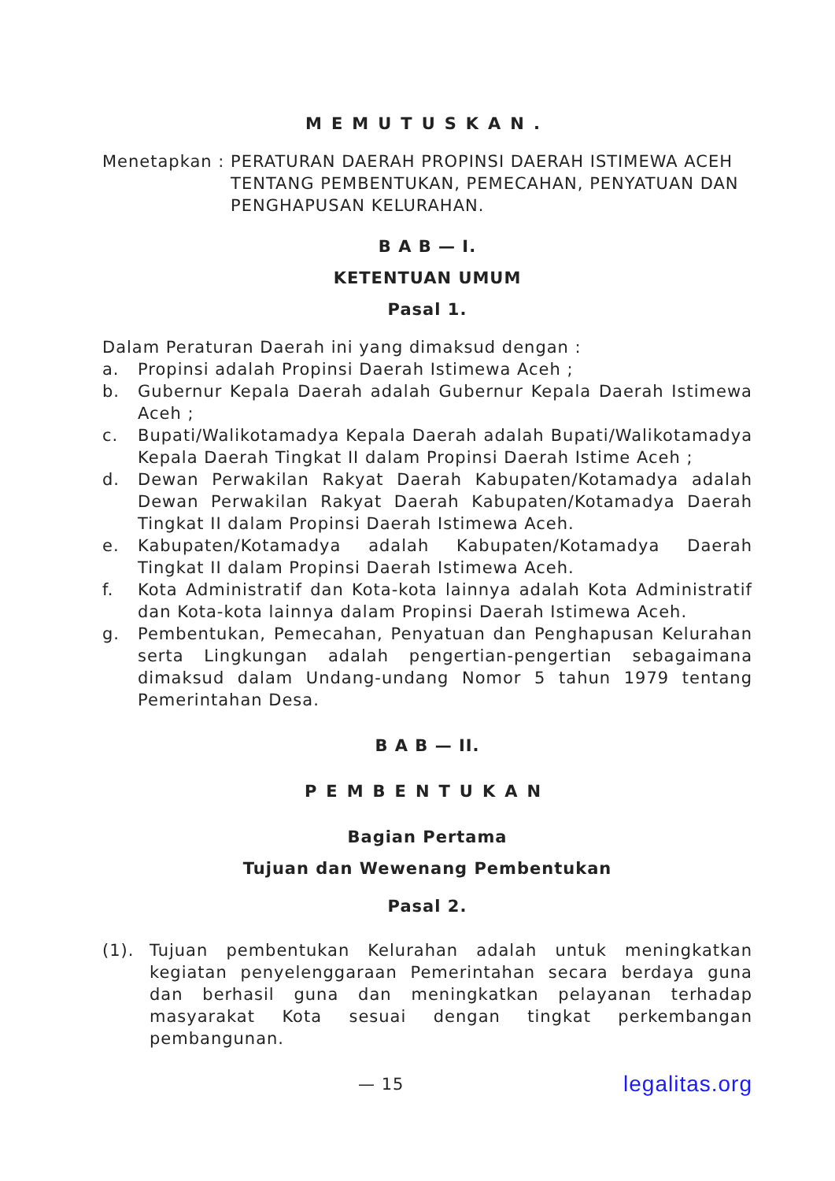MEMUTUSKAN.
Menetapkan : PERATURAN DAERAH PROPINSI DAERAH ISTIMEWA ACEH TENTANG PEMBENTUKAN, PEMECAHAN, PENYATUAN DAN PENGHAPUSAN KELURAHAN.
B A B — I.
KETENTUAN UMUM
Pasal 1.
Dalam Peraturan Daerah ini yang dimaksud dengan :
a. Propinsi adalah Propinsi Daerah Istimewa Aceh ;
b. Gubernur Kepala Daerah adalah Gubernur Kepala Daerah Istimewa Aceh ;
c. Bupati/Walikotamadya Kepala Daerah adalah Bupati/Walikotamadya Kepala Daerah Tingkat II dalam Propinsi Daerah Istime Aceh ;
d. Dewan Perwakilan Rakyat Daerah Kabupaten/Kotamadya adalah Dewan Perwakilan Rakyat Daerah Kabupaten/Kotamadya Daerah Tingkat II dalam Propinsi Daerah Istimewa Aceh.
e. Kabupaten/Kotamadya adalah Kabupaten/Kotamadya Daerah Tingkat II dalam Propinsi Daerah Istimewa Aceh.
f. Kota Administratif dan Kota-kota lainnya adalah Kota Administratif dan Kota-kota lainnya dalam Propinsi Daerah Istimewa Aceh.
g. Pembentukan, Pemecahan, Penyatuan dan Penghapusan Kelurahan serta Lingkungan adalah pengertian-pengertian sebagaimana dimaksud dalam Undang-undang Nomor 5 tahun 1979 tentang Pemerintahan Desa.
B A B — II.
PEMBENTUKAN
Bagian Pertama
Tujuan dan Wewenang Pembentukan
Pasal 2.
(1). Tujuan pembentukan Kelurahan adalah untuk meningkatkan kegiatan penyelenggaraan Pemerintahan secara berdaya guna dan berhasil guna dan meningkatkan pelayanan terhadap masyarakat Kota sesuai dengan tingkat perkembangan pembangunan.
— 15 legalitas.org